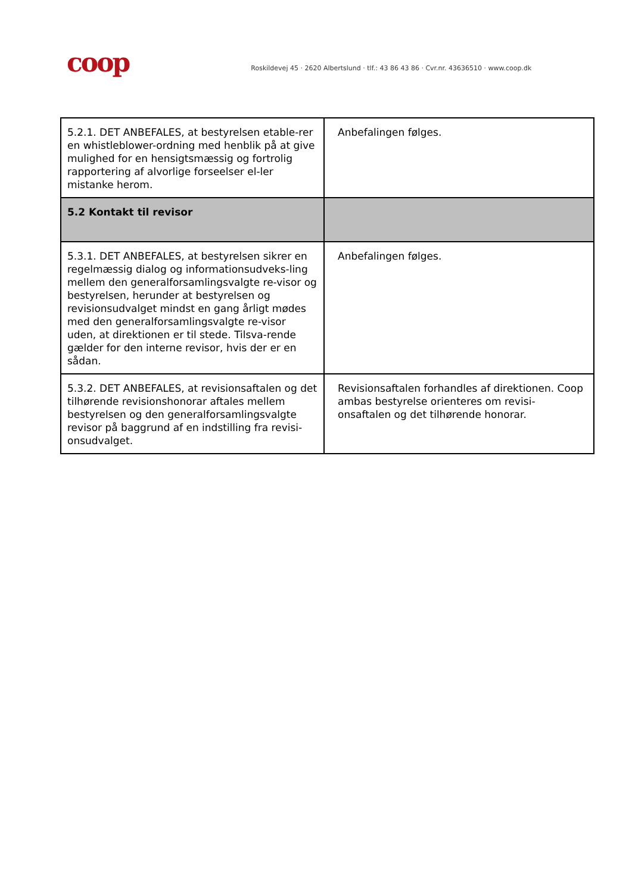coop
Roskildevej 45 · 2620 Albertslund · tlf.: 43 86 43 86 · Cvr.nr. 43636510 · www.coop.dk
| 5.2.1. DET ANBEFALES, at bestyrelsen etable-rer en whistleblower-ordning med henblik på at give mulighed for en hensigtsmæssig og fortrolig rapportering af alvorlige forseelser el-ler mistanke herom. | Anbefalingen følges. |
| 5.2 Kontakt til revisor | |
| 5.3.1. DET ANBEFALES, at bestyrelsen sikrer en regelmæssig dialog og informationsudveks-ling mellem den generalforsamlingsvalgte re-visor og bestyrelsen, herunder at bestyrelsen og revisionsudvalget mindst en gang årligt mødes med den generalforsamlingsvalgte re-visor uden, at direktionen er til stede. Tilsva-rende gælder for den interne revisor, hvis der er en sådan. | Anbefalingen følges. |
| 5.3.2. DET ANBEFALES, at revisionsaftalen og det tilhørende revisionshonorar aftales mellem bestyrelsen og den generalforsamlingsvalgte revisor på baggrund af en indstilling fra revisi-onsudvalget. | Revisionsaftalen forhandles af direktionen. Coop ambas bestyrelse orienteres om revisi-onsaftalen og det tilhørende honorar. |